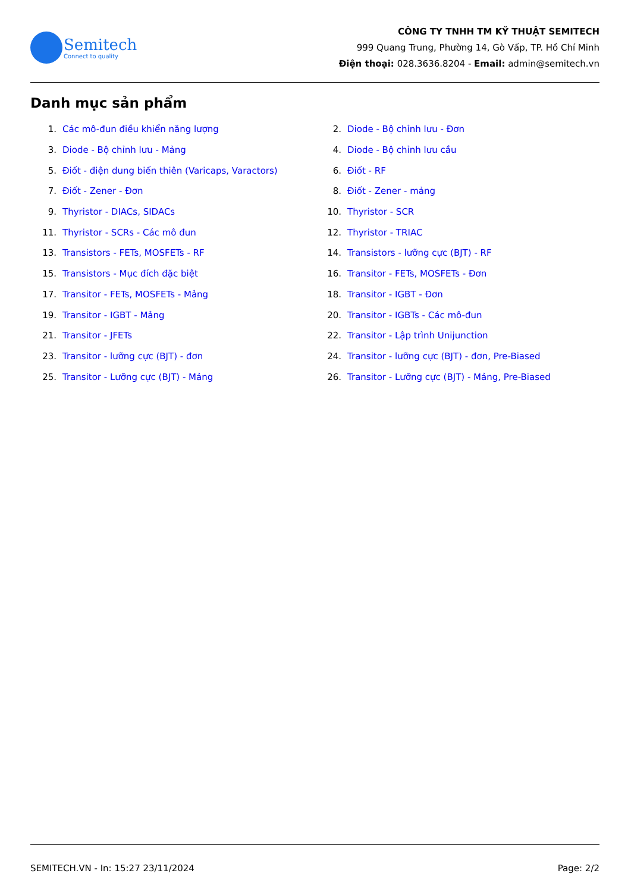Semitech
Connect to quality
CÔNG TY TNHH TM KỸ THUẬT SEMITECH
999 Quang Trung, Phường 14, Gò Vấp, TP. Hồ Chí Minh
Điện thoại: 028.3636.8204 - Email: admin@semitech.vn
Danh mục sản phẩm
1. Các mô-đun điều khiển năng lượng
2. Diode - Bộ chỉnh lưu - Đơn
3. Diode - Bộ chỉnh lưu - Mảng
4. Diode - Bộ chỉnh lưu cầu
5. Điốt - điện dung biến thiên (Varicaps, Varactors)
6. Điốt - RF
7. Điốt - Zener - Đơn
8. Điốt - Zener - mảng
9. Thyristor - DIACs, SIDACs
10. Thyristor - SCR
11. Thyristor - SCRs - Các mô đun
12. Thyristor - TRIAC
13. Transistors - FETs, MOSFETs - RF
14. Transistors - lưỡng cực (BJT) - RF
15. Transistors - Mục đích đặc biệt
16. Transitor - FETs, MOSFETs - Đơn
17. Transitor - FETs, MOSFETs - Mảng
18. Transitor - IGBT - Đơn
19. Transitor - IGBT - Mảng
20. Transitor - IGBTs - Các mô-đun
21. Transitor - JFETs
22. Transitor - Lập trình Unijunction
23. Transitor - lưỡng cực (BJT) - đơn
24. Transitor - lưỡng cực (BJT) - đơn, Pre-Biased
25. Transitor - Lưỡng cực (BJT) - Mảng
26. Transitor - Lưỡng cực (BJT) - Mảng, Pre-Biased
SEMITECH.VN - In: 15:27 23/11/2024 Page: 2/2